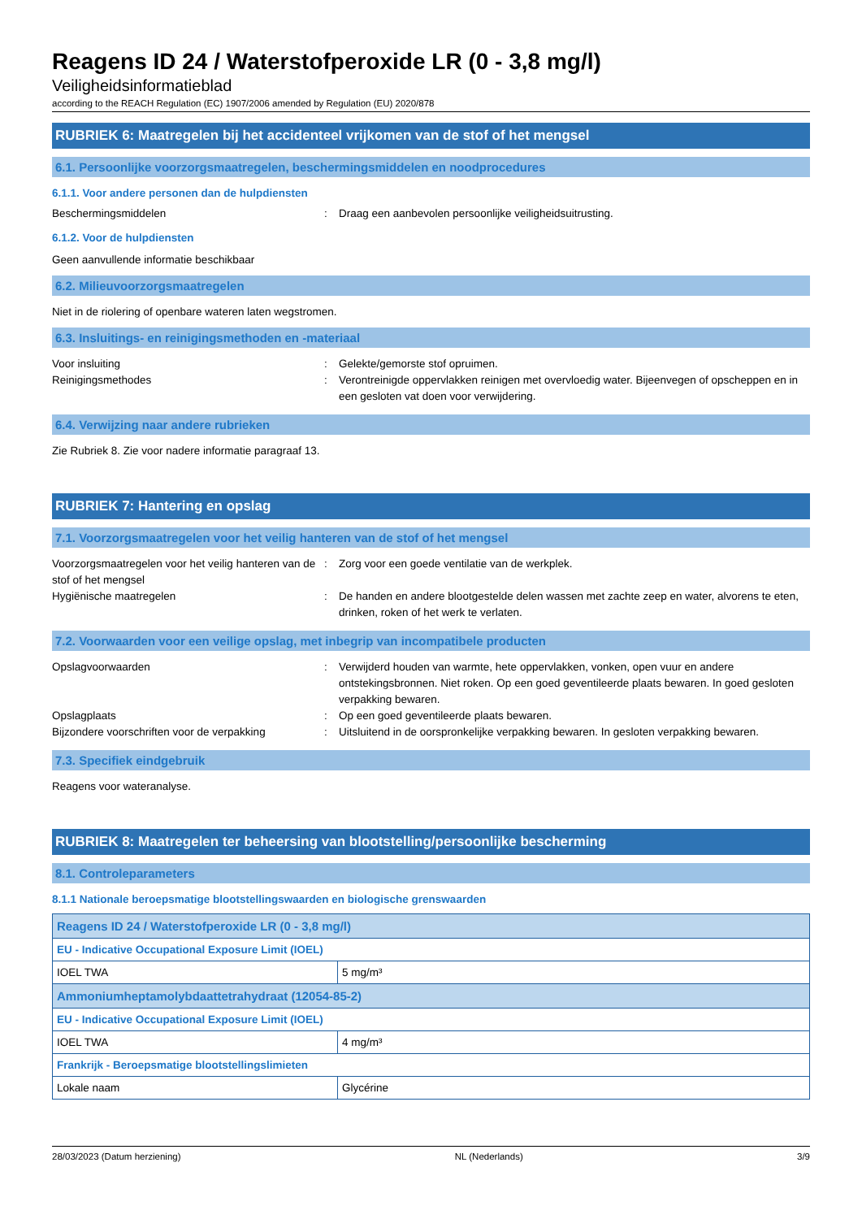Reagens ID 24 / Waterstofperoxide LR (0 - 3,8 mg/l)
Veiligheidsinformatieblad
according to the REACH Regulation (EC) 1907/2006 amended by Regulation (EU) 2020/878
RUBRIEK 6: Maatregelen bij het accidenteel vrijkomen van de stof of het mengsel
6.1. Persoonlijke voorzorgsmaatregelen, beschermingsmiddelen en noodprocedures
6.1.1. Voor andere personen dan de hulpdiensten
Beschermingsmiddelen : Draag een aanbevolen persoonlijke veiligheidsuitrusting.
6.1.2. Voor de hulpdiensten
Geen aanvullende informatie beschikbaar
6.2. Milieuvoorzorgsmaatregelen
Niet in de riolering of openbare wateren laten wegstromen.
6.3. Insluitings- en reinigingsmethoden en -materiaal
Voor insluiting : Gelekte/gemorste stof opruimen.
Reinigingsmethodes : Verontreinigde oppervlakken reinigen met overvloedig water. Bijeenvegen of opscheppen en in een gesloten vat doen voor verwijdering.
6.4. Verwijzing naar andere rubrieken
Zie Rubriek 8. Zie voor nadere informatie paragraaf 13.
RUBRIEK 7: Hantering en opslag
7.1. Voorzorgsmaatregelen voor het veilig hanteren van de stof of het mengsel
Voorzorgsmaatregelen voor het veilig hanteren van de stof of het mengsel
: Zorg voor een goede ventilatie van de werkplek.
Hygiënische maatregelen : De handen en andere blootgestelde delen wassen met zachte zeep en water, alvorens te eten, drinken, roken of het werk te verlaten.
7.2. Voorwaarden voor een veilige opslag, met inbegrip van incompatibele producten
Opslagvoorwaarden : Verwijderd houden van warmte, hete oppervlakken, vonken, open vuur en andere ontstekingsbronnen. Niet roken. Op een goed geventileerde plaats bewaren. In goed gesloten verpakking bewaren.
Opslagplaats : Op een goed geventileerde plaats bewaren.
Bijzondere voorschriften voor de verpakking
: Uitsluitend in de oorspronkelijke verpakking bewaren. In gesloten verpakking bewaren.
7.3. Specifiek eindgebruik
Reagens voor wateranalyse.
RUBRIEK 8: Maatregelen ter beheersing van blootstelling/persoonlijke bescherming
8.1. Controleparameters
8.1.1 Nationale beroepsmatige blootstellingswaarden en biologische grenswaarden
| Reagens ID 24 / Waterstofperoxide LR (0 - 3,8 mg/l) | |
| EU - Indicative Occupational Exposure Limit (IOEL) | |
| IOEL TWA | 5 mg/m³ |
| Ammoniumheptamolybdaattetrahydraat (12054-85-2) | |
| EU - Indicative Occupational Exposure Limit (IOEL) | |
| IOEL TWA | 4 mg/m³ |
| Frankrijk - Beroepsmatige blootstellingslimieten | |
| Lokale naam | Glycérine |
28/03/2023 (Datum herziening) NL (Nederlands) 3/9